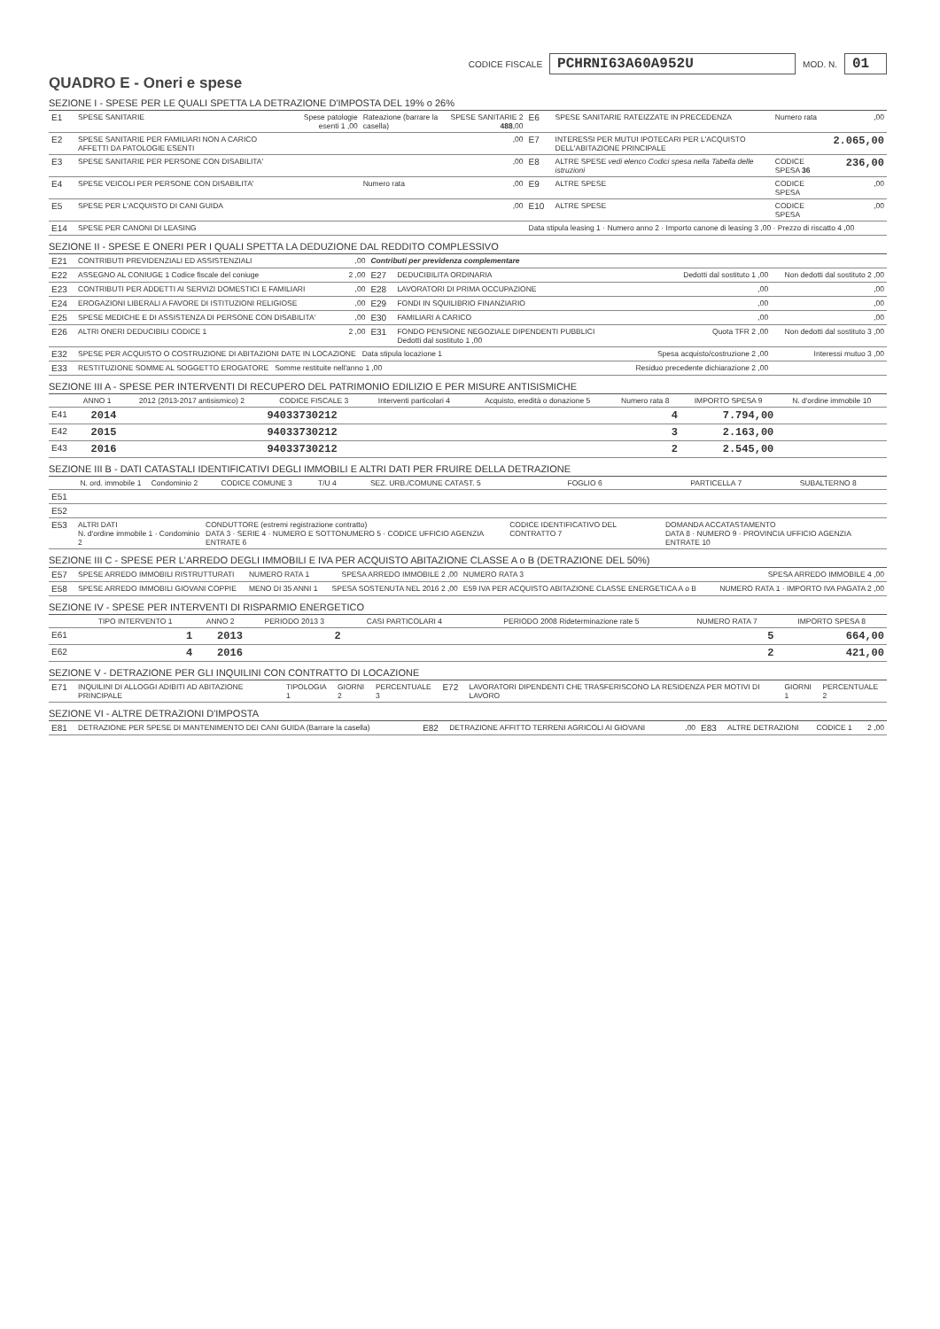CODICE FISCALE PCHRNI63A60A952U MOD. N. 01
QUADRO E - Oneri e spese
SEZIONE I - SPESE PER LE QUALI SPETTA LA DETRAZIONE D'IMPOSTA DEL 19% o 26%
| E1 | SPESE SANITARIE | Spese patologie esenti 1 ,00 | Rateazione (barrare la casella) | SPESE SANITARIE 2 488 ,00 | E6 | SPESE SANITARIE RATEIZZATE IN PRECEDENZA | Numero rata | ,00 |
| E2 | SPESE SANITARIE PER FAMILIARI NON A CARICO AFFETTI DA PATOLOGIE ESENTI | | | ,00 | E7 | INTERESSI PER MUTUI IPOTECARI PER L'ACQUISTO DELL'ABITAZIONE PRINCIPALE | | 2.065,00 |
| E3 | SPESE SANITARIE PER PERSONE CON DISABILITA' | | | ,00 | E8 | ALTRE SPESE vedi elenco Codici spesa nella Tabella delle istruzioni | CODICE SPESA 36 | 236,00 |
| E4 | SPESE VEICOLI PER PERSONE CON DISABILITA' | | Numero rata | ,00 | E9 | ALTRE SPESE | CODICE SPESA | ,00 |
| E5 | SPESE PER L'ACQUISTO DI CANI GUIDA | | | ,00 | E10 | ALTRE SPESE | CODICE SPESA | ,00 |
| E14 | SPESE PER CANONI DI LEASING | | | | Data stipula leasing 1 · Numero anno 2 · Importo canone di leasing 3 ,00 · Prezzo di riscatto 4 ,00 | | | |
SEZIONE II - SPESE E ONERI PER I QUALI SPETTA LA DEDUZIONE DAL REDDITO COMPLESSIVO
| E21 | CONTRIBUTI PREVIDENZIALI ED ASSISTENZIALI | ,00 | Contributi per previdenza complementare | | | |
| E22 | ASSEGNO AL CONIUGE 1 Codice fiscale del coniuge | 2 ,00 | E27 | DEDUCIBILITA ORDINARIA | Dedotti dal sostituto 1 ,00 | Non dedotti dal sostituto 2 ,00 |
| E23 | CONTRIBUTI PER ADDETTI AI SERVIZI DOMESTICI E FAMILIARI | ,00 | E28 | LAVORATORI DI PRIMA OCCUPAZIONE | ,00 | ,00 |
| E24 | EROGAZIONI LIBERALI A FAVORE DI ISTITUZIONI RELIGIOSE | ,00 | E29 | FONDI IN SQUILIBRIO FINANZIARIO | ,00 | ,00 |
| E25 | SPESE MEDICHE E DI ASSISTENZA DI PERSONE CON DISABILITA' | ,00 | E30 | FAMILIARI A CARICO | ,00 | ,00 |
| E26 | ALTRI ONERI DEDUCIBILI CODICE 1 | 2 ,00 | E31 | FONDO PENSIONE NEGOZIALE DIPENDENTI PUBBLICI Dedotti dal sostituto 1 ,00 | Quota TFR 2 ,00 | Non dedotti dal sostituto 3 ,00 |
| E32 | SPESE PER ACQUISTO O COSTRUZIONE DI ABITAZIONI DATE IN LOCAZIONE Data stipula locazione 1 | | | | Spesa acquisto/costruzione 2 ,00 | Interessi mutuo 3 ,00 |
| E33 | RESTITUZIONE SOMME AL SOGGETTO EROGATORE Somme restituite nell'anno 1 ,00 | | | | Residuo precedente dichiarazione 2 ,00 | |
SEZIONE III A - SPESE PER INTERVENTI DI RECUPERO DEL PATRIMONIO EDILIZIO E PER MISURE ANTISISMICHE
| | ANNO 1 | 2012 (2013-2017 antisismico) 2 | CODICE FISCALE 3 | Interventi particolari 4 | Acquisto, eredità o donazione 5 | Numero rata 8 | IMPORTO SPESA 9 | N. d'ordine immobile 10 |
| --- | --- | --- | --- | --- | --- | --- | --- | --- |
| E41 | 2014 | | 94033730212 | | | 4 | 7.794,00 | |
| E42 | 2015 | | 94033730212 | | | 3 | 2.163,00 | |
| E43 | 2016 | | 94033730212 | | | 2 | 2.545,00 | |
SEZIONE III B - DATI CATASTALI IDENTIFICATIVI DEGLI IMMOBILI E ALTRI DATI PER FRUIRE DELLA DETRAZIONE
| | N. ord. immobile 1 | Condominio 2 | CODICE COMUNE 3 | T/U 4 | SEZ. URB./COMUNE CATAST. 5 | FOGLIO 6 | PARTICELLA 7 | SUBALTERNO 8 |
| --- | --- | --- | --- | --- | --- | --- | --- | --- |
| E51 | | | | | | | | |
| E52 | | | | | | | | |
| E53 | ALTRI DATI N. d'ordine immobile 1 · Condominio 2 | | CONDUTTORE (estremi registrazione contratto) DATA 3 · SERIE 4 · NUMERO E SOTTONUMERO 5 · CODICE UFFICIO AGENZIA ENTRATE 6 | | | CODICE IDENTIFICATIVO DEL CONTRATTO 7 | DOMANDA ACCATASTAMENTO DATA 8 · NUMERO 9 · PROVINCIA UFFICIO AGENZIA ENTRATE 10 | |
SEZIONE III C - SPESE PER L'ARREDO DEGLI IMMOBILI E IVA PER ACQUISTO ABITAZIONE CLASSE A o B (DETRAZIONE DEL 50%)
| E57 | SPESE ARREDO IMMOBILI RISTRUTTURATI | NUMERO RATA 1 | SPESA ARREDO IMMOBILE 2 ,00 | NUMERO RATA 3 | SPESA ARREDO IMMOBILE 4 ,00 |
| E58 | SPESE ARREDO IMMOBILI GIOVANI COPPIE | MENO DI 35 ANNI 1 | SPESA SOSTENUTA NEL 2016 2 ,00 | E59 IVA PER ACQUISTO ABITAZIONE CLASSE ENERGETICA A o B | NUMERO RATA 1 · IMPORTO IVA PAGATA 2 ,00 |
SEZIONE IV - SPESE PER INTERVENTI DI RISPARMIO ENERGETICO
| | TIPO INTERVENTO 1 | ANNO 2 | PERIODO 2013 3 | CASI PARTICOLARI 4 | PERIODO 2008 Rideterminazione rate 5 | NUMERO RATA 7 | IMPORTO SPESA 8 |
| --- | --- | --- | --- | --- | --- | --- | --- |
| E61 | 1 | 2013 | 2 | | | 5 | 664,00 |
| E62 | 4 | 2016 | | | | 2 | 421,00 |
SEZIONE V - DETRAZIONE PER GLI INQUILINI CON CONTRATTO DI LOCAZIONE
| E71 | INQUILINI DI ALLOGGI ADIBITI AD ABITAZIONE PRINCIPALE | TIPOLOGIA 1 | GIORNI 2 | PERCENTUALE 3 | E72 | LAVORATORI DIPENDENTI CHE TRASFERISCONO LA RESIDENZA PER MOTIVI DI LAVORO | GIORNI 1 | PERCENTUALE 2 |
SEZIONE VI - ALTRE DETRAZIONI D'IMPOSTA
| E81 | DETRAZIONE PER SPESE DI MANTENIMENTO DEI CANI GUIDA (Barrare la casella) | E82 | DETRAZIONE AFFITTO TERRENI AGRICOLI AI GIOVANI | ,00 | E83 | ALTRE DETRAZIONI | CODICE 1 | 2 ,00 |